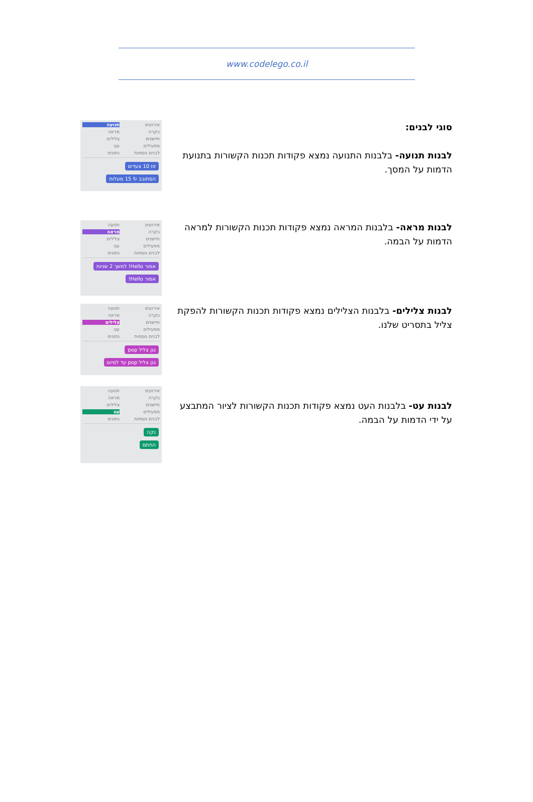www.codelego.co.il
סוגי לבנים:
לבנות תנועה- בלבנות התנועה נמצא פקודות תכנות הקשורות בתנועת הדמות על המסך.
אירועים תנועה בקרה מראה חיישנים צלילים מפעילים עט לבנים נוספות נתונים
זוז 10 צעדים
הסתובב ↻ 15 מעלות
לבנות מראה- בלבנות המראה נמצא פקודות תכנות הקשורות למראה הדמות על הבמה.
אירועים תנועה בקרה מראה חיישנים צלילים מפעילים עט לבנים נוספות נתונים
אמור Hello! למשך 2 שניות
אמור Hello!
לבנות צלילים- בלבנות הצלילים נמצא פקודות תכנות הקשורות להפקת צליל בתסריט שלנו.
אירועים תנועה בקרה מראה חיישנים צלילים מפעילים עט לבנים נוספות נתונים
נגן צליל pop
נגן צליל pop עד לסיום
לבנות עט- בלבנות העט נמצא פקודות תכנות הקשורות לציור המתבצע על ידי הדמות על הבמה.
אירועים תנועה בקרה מראה חיישנים צלילים מפעילים עט לבנים נוספות נתונים
נקה
החתם